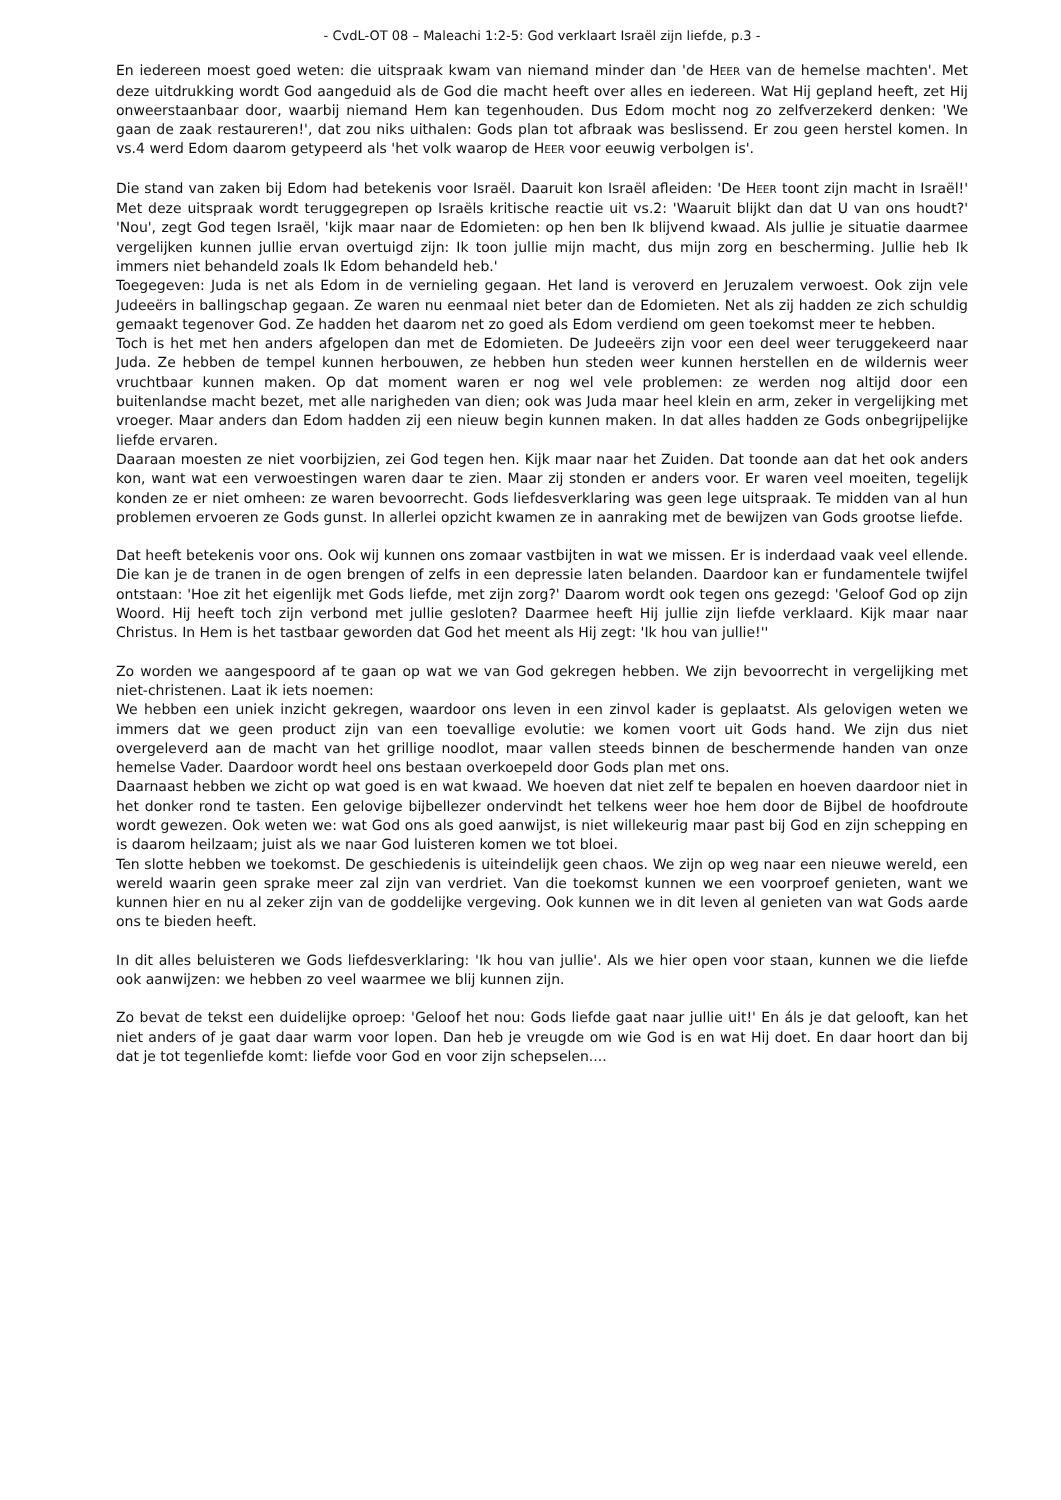- CvdL-OT 08 – Maleachi 1:2-5: God verklaart Israël zijn liefde, p.3 -
En iedereen moest goed weten: die uitspraak kwam van niemand minder dan 'de HEER van de hemelse machten'. Met deze uitdrukking wordt God aangeduid als de God die macht heeft over alles en iedereen. Wat Hij gepland heeft, zet Hij onweerstaanbaar door, waarbij niemand Hem kan tegenhouden. Dus Edom mocht nog zo zelfverzekerd denken: 'We gaan de zaak restaureren!', dat zou niks uithalen: Gods plan tot afbraak was beslissend. Er zou geen herstel komen. In vs.4 werd Edom daarom getypeerd als 'het volk waarop de HEER voor eeuwig verbolgen is'.
Die stand van zaken bij Edom had betekenis voor Israël. Daaruit kon Israël afleiden: 'De HEER toont zijn macht in Israël!' Met deze uitspraak wordt teruggegrepen op Israëls kritische reactie uit vs.2: 'Waaruit blijkt dan dat U van ons houdt?' 'Nou', zegt God tegen Israël, 'kijk maar naar de Edomieten: op hen ben Ik blijvend kwaad. Als jullie je situatie daarmee vergelijken kunnen jullie ervan overtuigd zijn: Ik toon jullie mijn macht, dus mijn zorg en bescherming. Jullie heb Ik immers niet behandeld zoals Ik Edom behandeld heb.'
Toegegeven: Juda is net als Edom in de vernieling gegaan. Het land is veroverd en Jeruzalem verwoest. Ook zijn vele Judeeërs in ballingschap gegaan. Ze waren nu eenmaal niet beter dan de Edomieten. Net als zij hadden ze zich schuldig gemaakt tegenover God. Ze hadden het daarom net zo goed als Edom verdiend om geen toekomst meer te hebben.
Toch is het met hen anders afgelopen dan met de Edomieten. De Judeeërs zijn voor een deel weer teruggekeerd naar Juda. Ze hebben de tempel kunnen herbouwen, ze hebben hun steden weer kunnen herstellen en de wildernis weer vruchtbaar kunnen maken. Op dat moment waren er nog wel vele problemen: ze werden nog altijd door een buitenlandse macht bezet, met alle narigheden van dien; ook was Juda maar heel klein en arm, zeker in vergelijking met vroeger. Maar anders dan Edom hadden zij een nieuw begin kunnen maken. In dat alles hadden ze Gods onbegrijpelijke liefde ervaren.
Daaraan moesten ze niet voorbijzien, zei God tegen hen. Kijk maar naar het Zuiden. Dat toonde aan dat het ook anders kon, want wat een verwoestingen waren daar te zien. Maar zij stonden er anders voor. Er waren veel moeiten, tegelijk konden ze er niet omheen: ze waren bevoorrecht. Gods liefdesverklaring was geen lege uitspraak. Te midden van al hun problemen ervoeren ze Gods gunst. In allerlei opzicht kwamen ze in aanraking met de bewijzen van Gods grootse liefde.
Dat heeft betekenis voor ons. Ook wij kunnen ons zomaar vastbijten in wat we missen. Er is inderdaad vaak veel ellende. Die kan je de tranen in de ogen brengen of zelfs in een depressie laten belanden. Daardoor kan er fundamentele twijfel ontstaan: 'Hoe zit het eigenlijk met Gods liefde, met zijn zorg?' Daarom wordt ook tegen ons gezegd: 'Geloof God op zijn Woord. Hij heeft toch zijn verbond met jullie gesloten? Daarmee heeft Hij jullie zijn liefde verklaard. Kijk maar naar Christus. In Hem is het tastbaar geworden dat God het meent als Hij zegt: 'Ik hou van jullie!''
Zo worden we aangespoord af te gaan op wat we van God gekregen hebben. We zijn bevoorrecht in vergelijking met niet-christenen. Laat ik iets noemen:
We hebben een uniek inzicht gekregen, waardoor ons leven in een zinvol kader is geplaatst. Als gelovigen weten we immers dat we geen product zijn van een toevallige evolutie: we komen voort uit Gods hand. We zijn dus niet overgeleverd aan de macht van het grillige noodlot, maar vallen steeds binnen de beschermende handen van onze hemelse Vader. Daardoor wordt heel ons bestaan overkoepeld door Gods plan met ons.
Daarnaast hebben we zicht op wat goed is en wat kwaad. We hoeven dat niet zelf te bepalen en hoeven daardoor niet in het donker rond te tasten. Een gelovige bijbellezer ondervindt het telkens weer hoe hem door de Bijbel de hoofdroute wordt gewezen. Ook weten we: wat God ons als goed aanwijst, is niet willekeurig maar past bij God en zijn schepping en is daarom heilzaam; juist als we naar God luisteren komen we tot bloei.
Ten slotte hebben we toekomst. De geschiedenis is uiteindelijk geen chaos. We zijn op weg naar een nieuwe wereld, een wereld waarin geen sprake meer zal zijn van verdriet. Van die toekomst kunnen we een voorproef genieten, want we kunnen hier en nu al zeker zijn van de goddelijke vergeving. Ook kunnen we in dit leven al genieten van wat Gods aarde ons te bieden heeft.
In dit alles beluisteren we Gods liefdesverklaring: 'Ik hou van jullie'. Als we hier open voor staan, kunnen we die liefde ook aanwijzen: we hebben zo veel waarmee we blij kunnen zijn.
Zo bevat de tekst een duidelijke oproep: 'Geloof het nou: Gods liefde gaat naar jullie uit!' En áls je dat gelooft, kan het niet anders of je gaat daar warm voor lopen. Dan heb je vreugde om wie God is en wat Hij doet. En daar hoort dan bij dat je tot tegenliefde komt: liefde voor God en voor zijn schepselen....